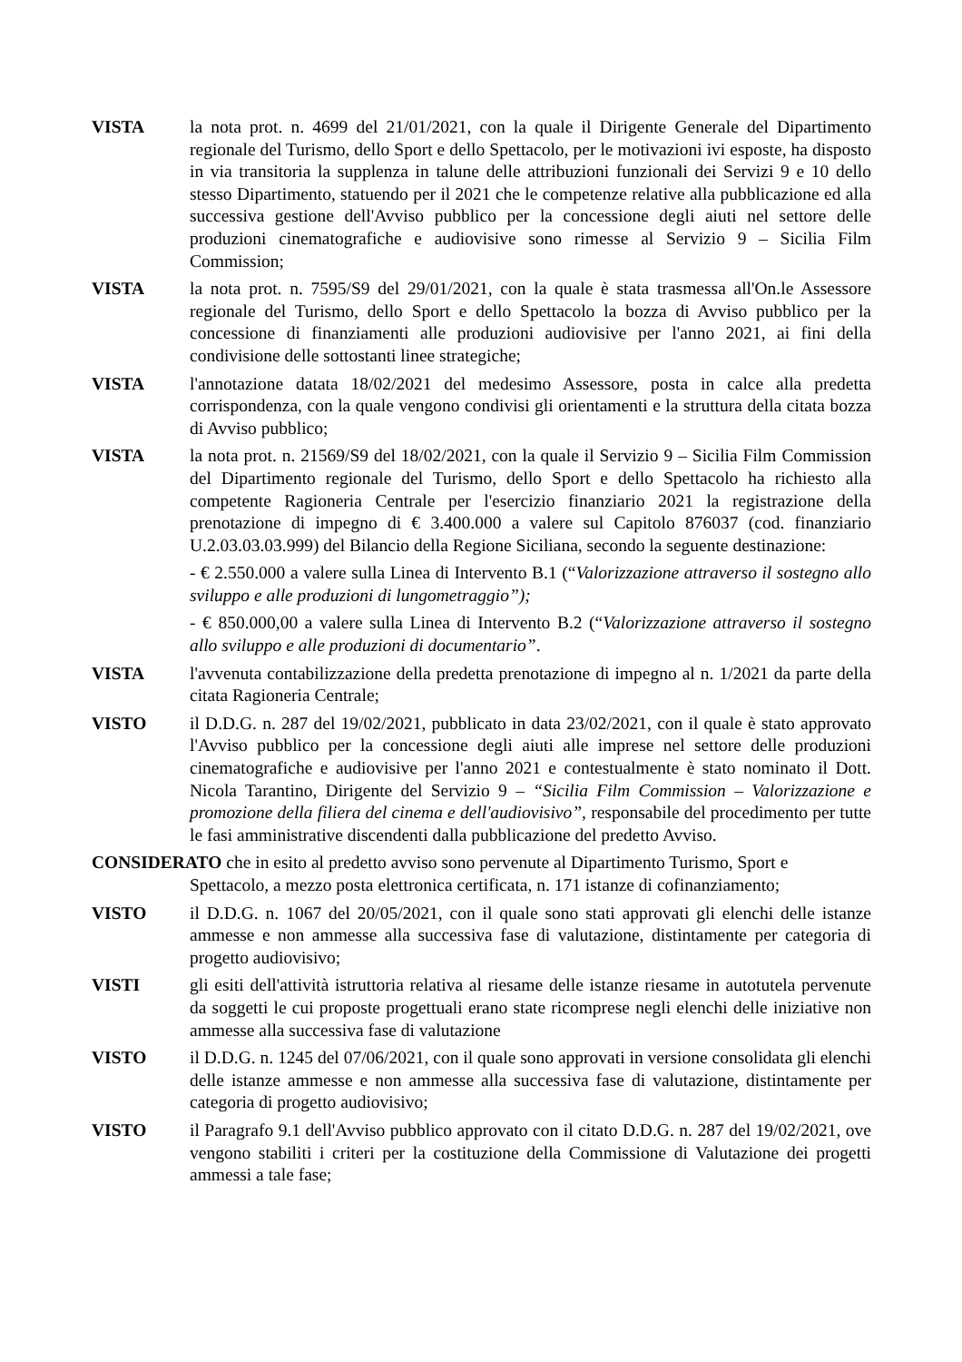VISTA la nota prot. n. 4699 del 21/01/2021, con la quale il Dirigente Generale del Dipartimento regionale del Turismo, dello Sport e dello Spettacolo, per le motivazioni ivi esposte, ha disposto in via transitoria la supplenza in talune delle attribuzioni funzionali dei Servizi 9 e 10 dello stesso Dipartimento, statuendo per il 2021 che le competenze relative alla pubblicazione ed alla successiva gestione dell'Avviso pubblico per la concessione degli aiuti nel settore delle produzioni cinematografiche e audiovisive sono rimesse al Servizio 9 – Sicilia Film Commission;
VISTA la nota prot. n. 7595/S9 del 29/01/2021, con la quale è stata trasmessa all'On.le Assessore regionale del Turismo, dello Sport e dello Spettacolo la bozza di Avviso pubblico per la concessione di finanziamenti alle produzioni audiovisive per l'anno 2021, ai fini della condivisione delle sottostanti linee strategiche;
VISTA l'annotazione datata 18/02/2021 del medesimo Assessore, posta in calce alla predetta corrispondenza, con la quale vengono condivisi gli orientamenti e la struttura della citata bozza di Avviso pubblico;
VISTA la nota prot. n. 21569/S9 del 18/02/2021, con la quale il Servizio 9 – Sicilia Film Commission del Dipartimento regionale del Turismo, dello Sport e dello Spettacolo ha richiesto alla competente Ragioneria Centrale per l'esercizio finanziario 2021 la registrazione della prenotazione di impegno di € 3.400.000 a valere sul Capitolo 876037 (cod. finanziario U.2.03.03.03.999) del Bilancio della Regione Siciliana, secondo la seguente destinazione:
- € 2.550.000 a valere sulla Linea di Intervento B.1 (“Valorizzazione attraverso il sostegno allo sviluppo e alle produzioni di lungometraggio”);
- € 850.000,00 a valere sulla Linea di Intervento B.2 (“Valorizzazione attraverso il sostegno allo sviluppo e alle produzioni di documentario”.
VISTA l'avvenuta contabilizzazione della predetta prenotazione di impegno al n. 1/2021 da parte della citata Ragioneria Centrale;
VISTO il D.D.G. n. 287 del 19/02/2021, pubblicato in data 23/02/2021, con il quale è stato approvato l'Avviso pubblico per la concessione degli aiuti alle imprese nel settore delle produzioni cinematografiche e audiovisive per l'anno 2021 e contestualmente è stato nominato il Dott. Nicola Tarantino, Dirigente del Servizio 9 – “Sicilia Film Commission – Valorizzazione e promozione della filiera del cinema e dell'audiovisivo”, responsabile del procedimento per tutte le fasi amministrative discendenti dalla pubblicazione del predetto Avviso.
CONSIDERATO che in esito al predetto avviso sono pervenute al Dipartimento Turismo, Sport e
Spettacolo, a mezzo posta elettronica certificata, n. 171 istanze di cofinanziamento;
VISTO il D.D.G. n. 1067 del 20/05/2021, con il quale sono stati approvati gli elenchi delle istanze ammesse e non ammesse alla successiva fase di valutazione, distintamente per categoria di progetto audiovisivo;
VISTI gli esiti dell'attività istruttoria relativa al riesame delle istanze riesame in autotutela pervenute da soggetti le cui proposte progettuali erano state ricomprese negli elenchi delle iniziative non ammesse alla successiva fase di valutazione
VISTO il D.D.G. n. 1245 del 07/06/2021, con il quale sono approvati in versione consolidata gli elenchi delle istanze ammesse e non ammesse alla successiva fase di valutazione, distintamente per categoria di progetto audiovisivo;
VISTO il Paragrafo 9.1 dell'Avviso pubblico approvato con il citato D.D.G. n. 287 del 19/02/2021, ove vengono stabiliti i criteri per la costituzione della Commissione di Valutazione dei progetti ammessi a tale fase;